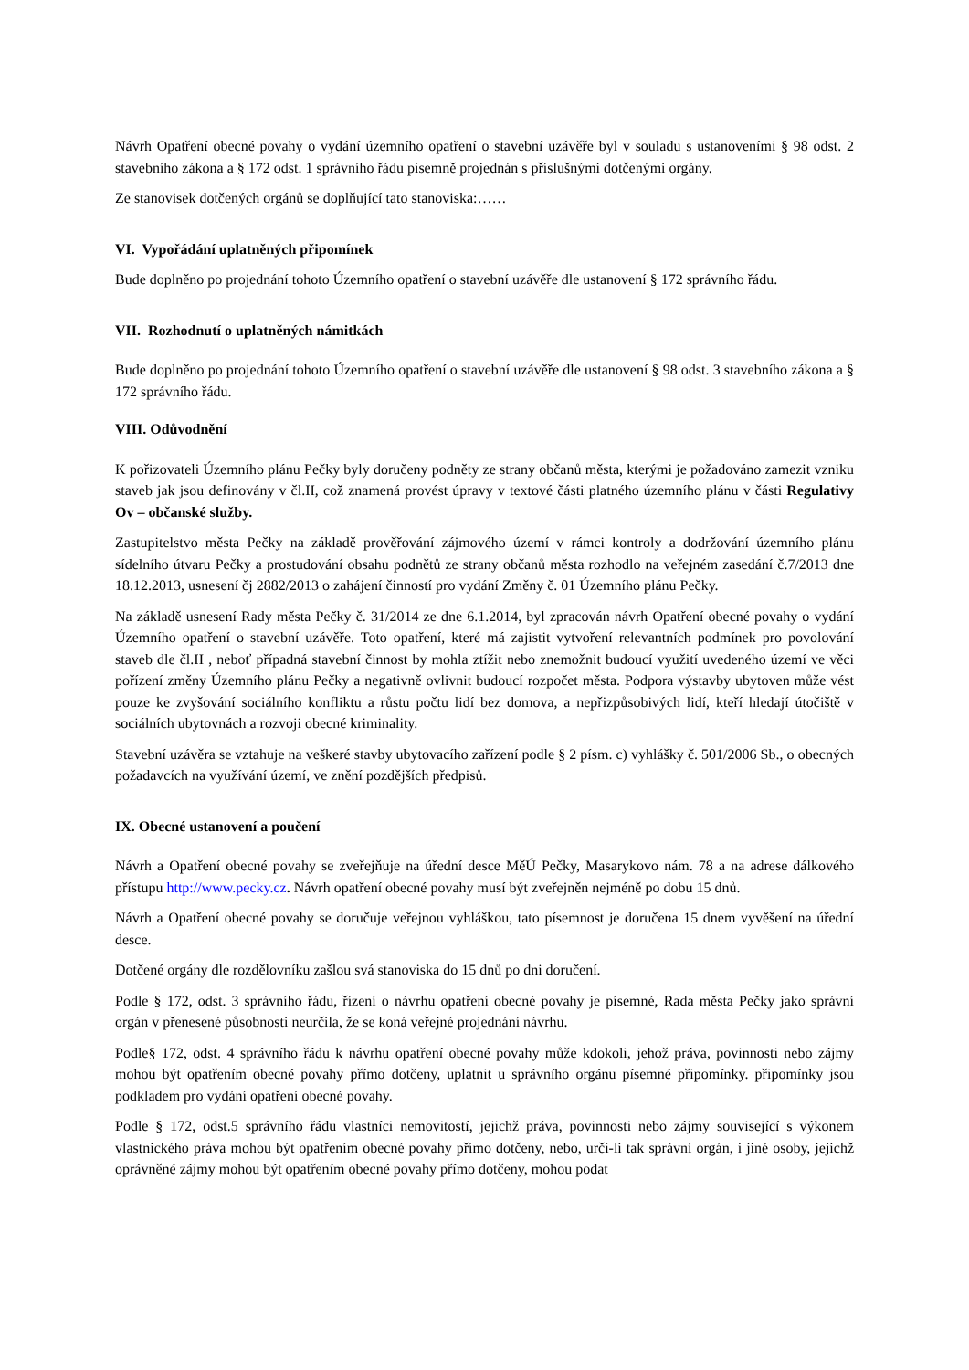Návrh Opatření obecné povahy o vydání územního opatření o stavební uzávěře byl v souladu s ustanoveními § 98 odst. 2 stavebního zákona a § 172 odst. 1 správního řádu písemně projednán s příslušnými dotčenými orgány.
Ze stanovisek dotčených orgánů se doplňující tato stanoviska:……
VI. Vypořádání uplatněných připomínek
Bude doplněno po projednání tohoto Územního opatření o stavební uzávěře dle ustanovení § 172 správního řádu.
VII. Rozhodnutí o uplatněných námitkách
Bude doplněno po projednání tohoto Územního opatření o stavební uzávěře dle ustanovení § 98 odst. 3 stavebního zákona a § 172 správního řádu.
VIII. Odůvodnění
K pořizovateli Územního plánu Pečky byly doručeny podněty ze strany občanů města, kterými je požadováno zamezit vzniku staveb jak jsou definovány v čl.II, což znamená provést úpravy v textové části platného územního plánu v části Regulativy Ov – občanské služby.
Zastupitelstvo města Pečky na základě prověřování zájmového území v rámci kontroly a dodržování územního plánu sídelního útvaru Pečky a prostudování obsahu podnětů ze strany občanů města rozhodlo na veřejném zasedání č.7/2013 dne 18.12.2013, usnesení čj 2882/2013 o zahájení činností pro vydání Změny č. 01 Územního plánu Pečky.
Na základě usnesení Rady města Pečky č. 31/2014 ze dne 6.1.2014, byl zpracován návrh Opatření obecné povahy o vydání Územního opatření o stavební uzávěře. Toto opatření, které má zajistit vytvoření relevantních podmínek pro povolování staveb dle čl.II , neboť případná stavební činnost by mohla ztížit nebo znemožnit budoucí využití uvedeného území ve věci pořízení změny Územního plánu Pečky a negativně ovlivnit budoucí rozpočet města. Podpora výstavby ubytoven může vést pouze ke zvyšování sociálního konfliktu a růstu počtu lidí bez domova, a nepřizpůsobivých lidí, kteří hledají útočiště v sociálních ubytovnách a rozvoji obecné kriminality.
Stavební uzávěra se vztahuje na veškeré stavby ubytovacího zařízení podle § 2 písm. c) vyhlášky č. 501/2006 Sb., o obecných požadavcích na využívání území, ve znění pozdějších předpisů.
IX. Obecné ustanovení a poučení
Návrh a Opatření obecné povahy se zveřejňuje na úřední desce MěÚ Pečky, Masarykovo nám. 78 a na adrese dálkového přístupu http://www.pecky.cz. Návrh opatření obecné povahy musí být zveřejněn nejméně po dobu 15 dnů.
Návrh a Opatření obecné povahy se doručuje veřejnou vyhláškou, tato písemnost je doručena 15 dnem vyvěšení na úřední desce.
Dotčené orgány dle rozdělovníku zašlou svá stanoviska do 15 dnů po dni doručení.
Podle § 172, odst. 3 správního řádu, řízení o návrhu opatření obecné povahy je písemné, Rada města Pečky jako správní orgán v přenesené působnosti neurčila, že se koná veřejné projednání návrhu.
Podle§ 172, odst. 4 správního řádu k návrhu opatření obecné povahy může kdokoli, jehož práva, povinnosti nebo zájmy mohou být opatřením obecné povahy přímo dotčeny, uplatnit u správního orgánu písemné připomínky. připomínky jsou podkladem pro vydání opatření obecné povahy.
Podle § 172, odst.5 správního řádu vlastníci nemovitostí, jejichž práva, povinnosti nebo zájmy související s výkonem vlastnického práva mohou být opatřením obecné povahy přímo dotčeny, nebo, určí-li tak správní orgán, i jiné osoby, jejichž oprávněné zájmy mohou být opatřením obecné povahy přímo dotčeny, mohou podat